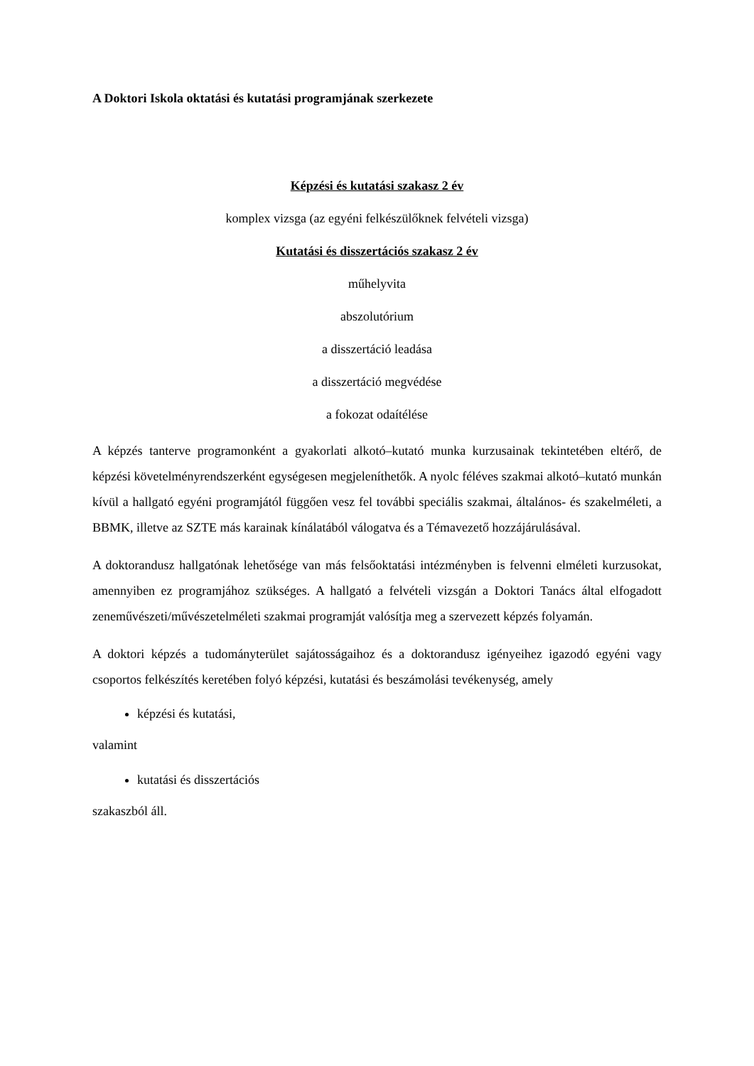A Doktori Iskola oktatási és kutatási programjának szerkezete
Képzési és kutatási szakasz 2 év
komplex vizsga (az egyéni felkészülőknek felvételi vizsga)
Kutatási és disszertációs szakasz 2 év
műhelyvita
abszolutórium
a disszertáció leadása
a disszertáció megvédése
a fokozat odaítélése
A képzés tanterve programonként a gyakorlati alkotó–kutató munka kurzusainak tekintetében eltérő, de képzési követelményrendszerként egységesen megjeleníthetők. A nyolc féléves szakmai alkotó–kutató munkán kívül a hallgató egyéni programjától függően vesz fel további speciális szakmai, általános- és szakelméleti, a BBMK, illetve az SZTE más karainak kínálatából válogatva és a Témavezető hozzájárulásával.
A doktorandusz hallgatónak lehetősége van más felsőoktatási intézményben is felvenni elméleti kurzusokat, amennyiben ez programjához szükséges. A hallgató a felvételi vizsgán a Doktori Tanács által elfogadott zeneművészeti/művészetelméleti szakmai programját valósítja meg a szervezett képzés folyamán.
A doktori képzés a tudományterület sajátosságaihoz és a doktorandusz igényeihez igazodó egyéni vagy csoportos felkészítés keretében folyó képzési, kutatási és beszámolási tevékenység, amely
képzési és kutatási,
valamint
kutatási és disszertációs
szakaszból áll.